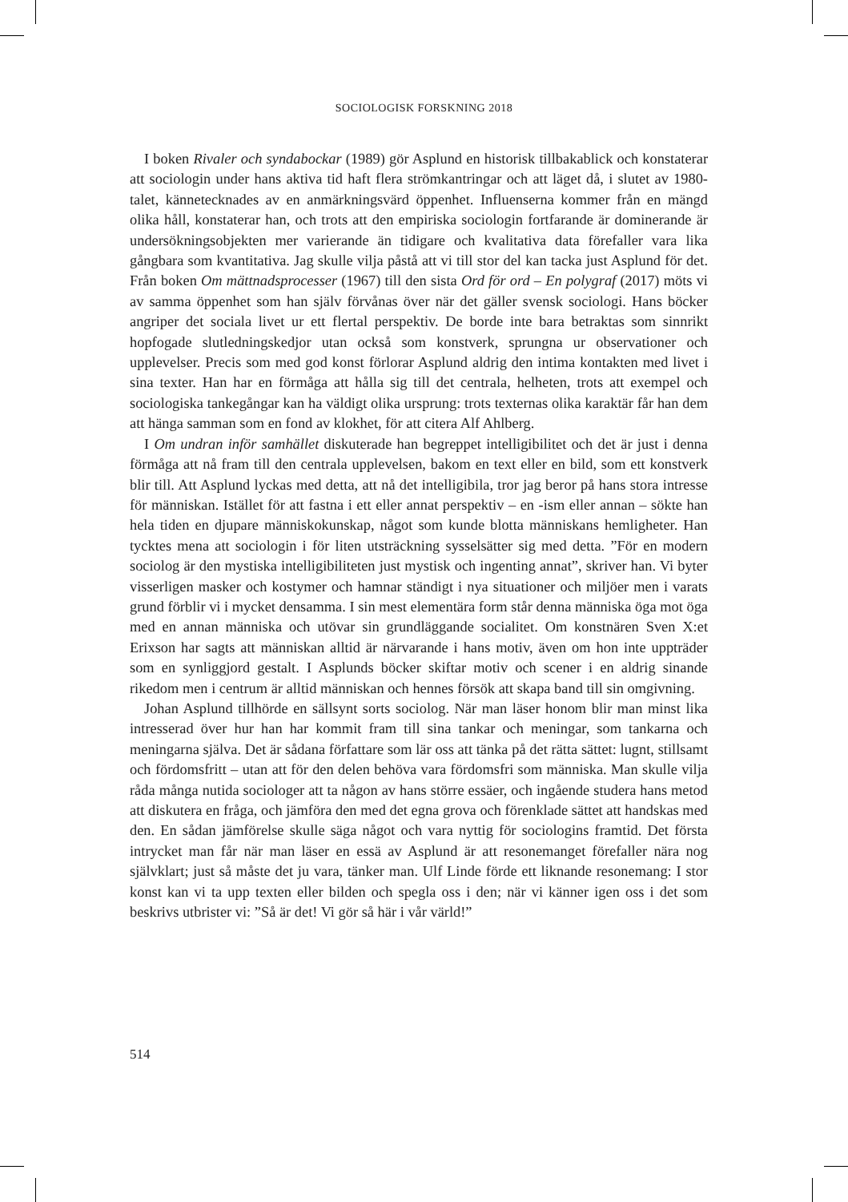SOCIOLOGISK FORSKNING 2018
I boken Rivaler och syndabockar (1989) gör Asplund en historisk tillbakablick och konstaterar att sociologin under hans aktiva tid haft flera strömkantringar och att läget då, i slutet av 1980-talet, kännetecknades av en anmärkningsvärd öppenhet. Influenserna kommer från en mängd olika håll, konstaterar han, och trots att den empiriska sociologin fortfarande är dominerande är undersökningsobjekten mer varierande än tidigare och kvalitativa data förefaller vara lika gångbara som kvantitativa. Jag skulle vilja påstå att vi till stor del kan tacka just Asplund för det. Från boken Om mättnadsprocesser (1967) till den sista Ord för ord – En polygraf (2017) möts vi av samma öppenhet som han själv förvånas över när det gäller svensk sociologi. Hans böcker angriper det sociala livet ur ett flertal perspektiv. De borde inte bara betraktas som sinnrikt hopfogade slutledningskedjor utan också som konstverk, sprungna ur observationer och upplevelser. Precis som med god konst förlorar Asplund aldrig den intima kontakten med livet i sina texter. Han har en förmåga att hålla sig till det centrala, helheten, trots att exempel och sociologiska tankegångar kan ha väldigt olika ursprung: trots texternas olika karaktär får han dem att hänga samman som en fond av klokhet, för att citera Alf Ahlberg.
I Om undran inför samhället diskuterade han begreppet intelligibilitet och det är just i denna förmåga att nå fram till den centrala upplevelsen, bakom en text eller en bild, som ett konstverk blir till. Att Asplund lyckas med detta, att nå det intelligibila, tror jag beror på hans stora intresse för människan. Istället för att fastna i ett eller annat perspektiv – en -ism eller annan – sökte han hela tiden en djupare människokunskap, något som kunde blotta människans hemligheter. Han tycktes mena att sociologin i för liten utsträckning sysselsätter sig med detta. ”För en modern sociolog är den mystiska intelligibiliteten just mystisk och ingenting annat”, skriver han. Vi byter visserligen masker och kostymer och hamnar ständigt i nya situationer och miljöer men i varats grund förblir vi i mycket densamma. I sin mest elementära form står denna människa öga mot öga med en annan människa och utövar sin grundläggande socialitet. Om konstnären Sven X:et Erixson har sagts att människan alltid är närvarande i hans motiv, även om hon inte uppträder som en synliggjord gestalt. I Asplunds böcker skiftar motiv och scener i en aldrig sinande rikedom men i centrum är alltid människan och hennes försök att skapa band till sin omgivning.
Johan Asplund tillhörde en sällsynt sorts sociolog. När man läser honom blir man minst lika intresserad över hur han har kommit fram till sina tankar och meningar, som tankarna och meningarna själva. Det är sådana författare som lär oss att tänka på det rätta sättet: lugnt, stillsamt och fördomsfritt – utan att för den delen behöva vara fördomsfri som människa. Man skulle vilja råda många nutida sociologer att ta någon av hans större essäer, och ingående studera hans metod att diskutera en fråga, och jämföra den med det egna grova och förenklade sättet att handskas med den. En sådan jämförelse skulle säga något och vara nyttig för sociologins framtid. Det första intrycket man får när man läser en essä av Asplund är att resonemanget förefaller nära nog självklart; just så måste det ju vara, tänker man. Ulf Linde förde ett liknande resonemang: I stor konst kan vi ta upp texten eller bilden och spegla oss i den; när vi känner igen oss i det som beskrivs utbrister vi: ”Så är det! Vi gör så här i vår värld!”
514